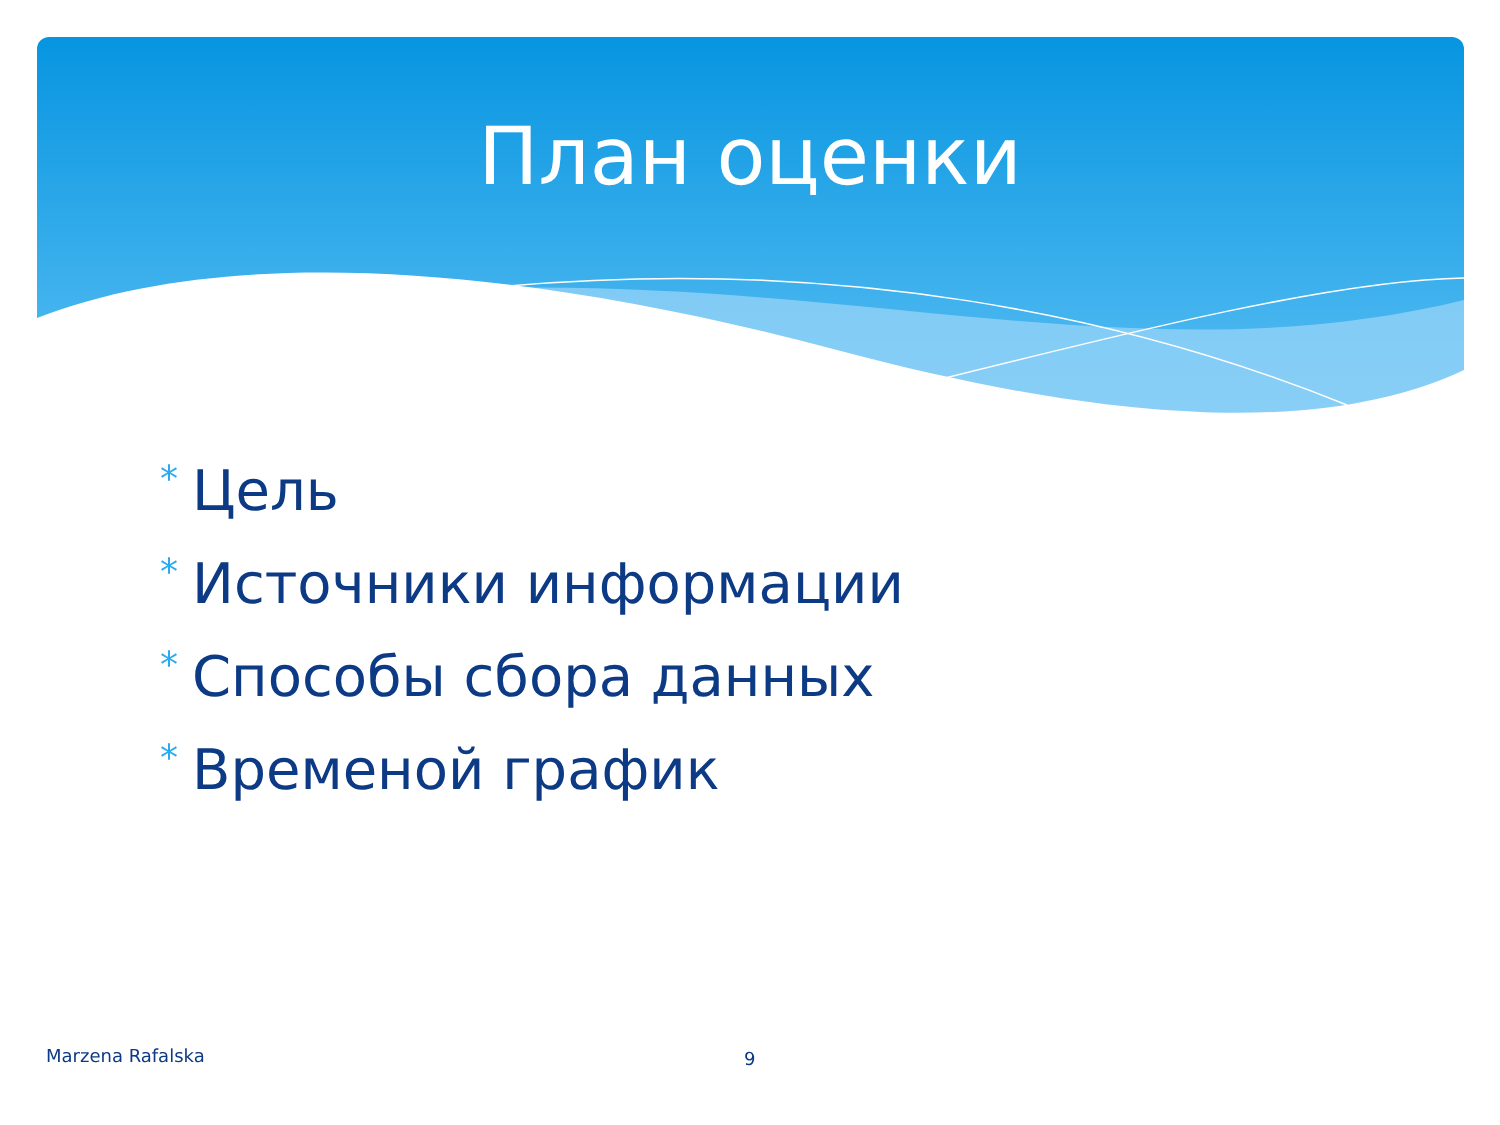План оценки
* Цель
* Источники информации
* Способы сбора данных
* Временой график
Marzena Rafalska 9